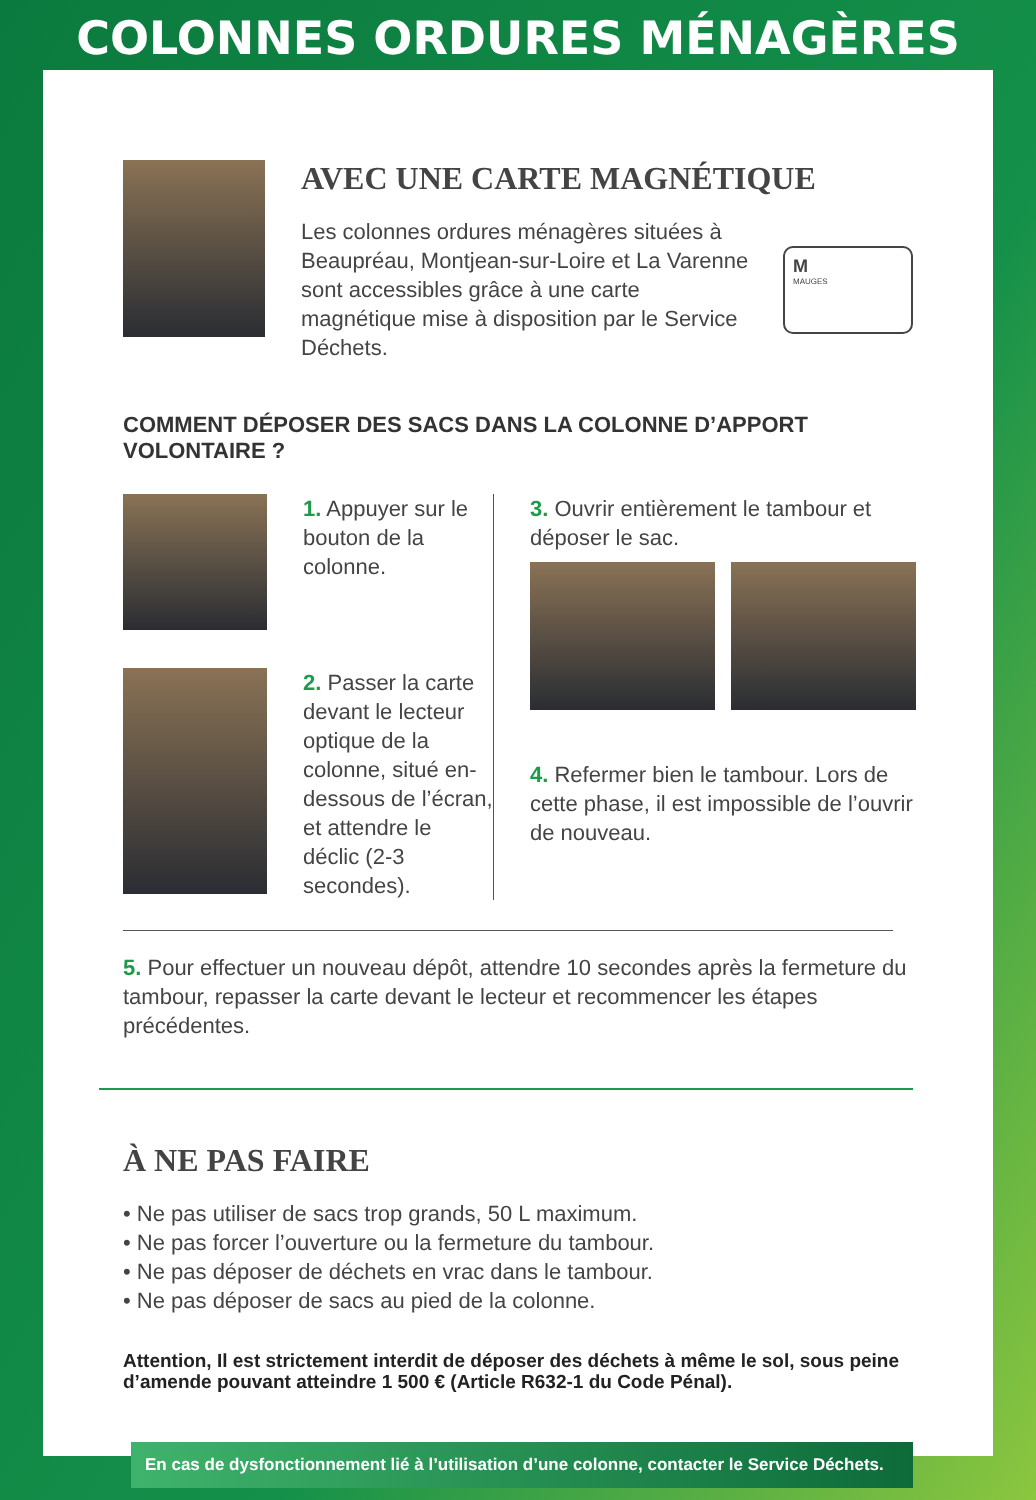COLONNES ORDURES MÉNAGÈRES
AVEC UNE CARTE MAGNÉTIQUE
Les colonnes ordures ménagères situées à Beaupréau, Montjean-sur-Loire et La Varenne sont accessibles grâce à une carte magnétique mise à disposition par le Service Déchets.
M
MAUGES
COMMENT DÉPOSER DES SACS DANS LA COLONNE D’APPORT VOLONTAIRE ?
1. Appuyer sur le bouton de la colonne.
2. Passer la carte devant le lecteur optique de la colonne, situé en-dessous de l’écran, et attendre le déclic (2-3 secondes).
3. Ouvrir entièrement le tambour et déposer le sac.
4. Refermer bien le tambour. Lors de cette phase, il est impossible de l’ouvrir de nouveau.
5. Pour effectuer un nouveau dépôt, attendre 10 secondes après la fermeture du tambour, repasser la carte devant le lecteur et recommencer les étapes précédentes.
À NE PAS FAIRE
• Ne pas utiliser de sacs trop grands, 50 L maximum.
• Ne pas forcer l’ouverture ou la fermeture du tambour.
• Ne pas déposer de déchets en vrac dans le tambour.
• Ne pas déposer de sacs au pied de la colonne.
Attention, Il est strictement interdit de déposer des déchets à même le sol, sous peine d’amende pouvant atteindre 1 500 € (Article R632-1 du Code Pénal).
En cas de dysfonctionnement lié à l’utilisation d’une colonne, contacter le Service Déchets.